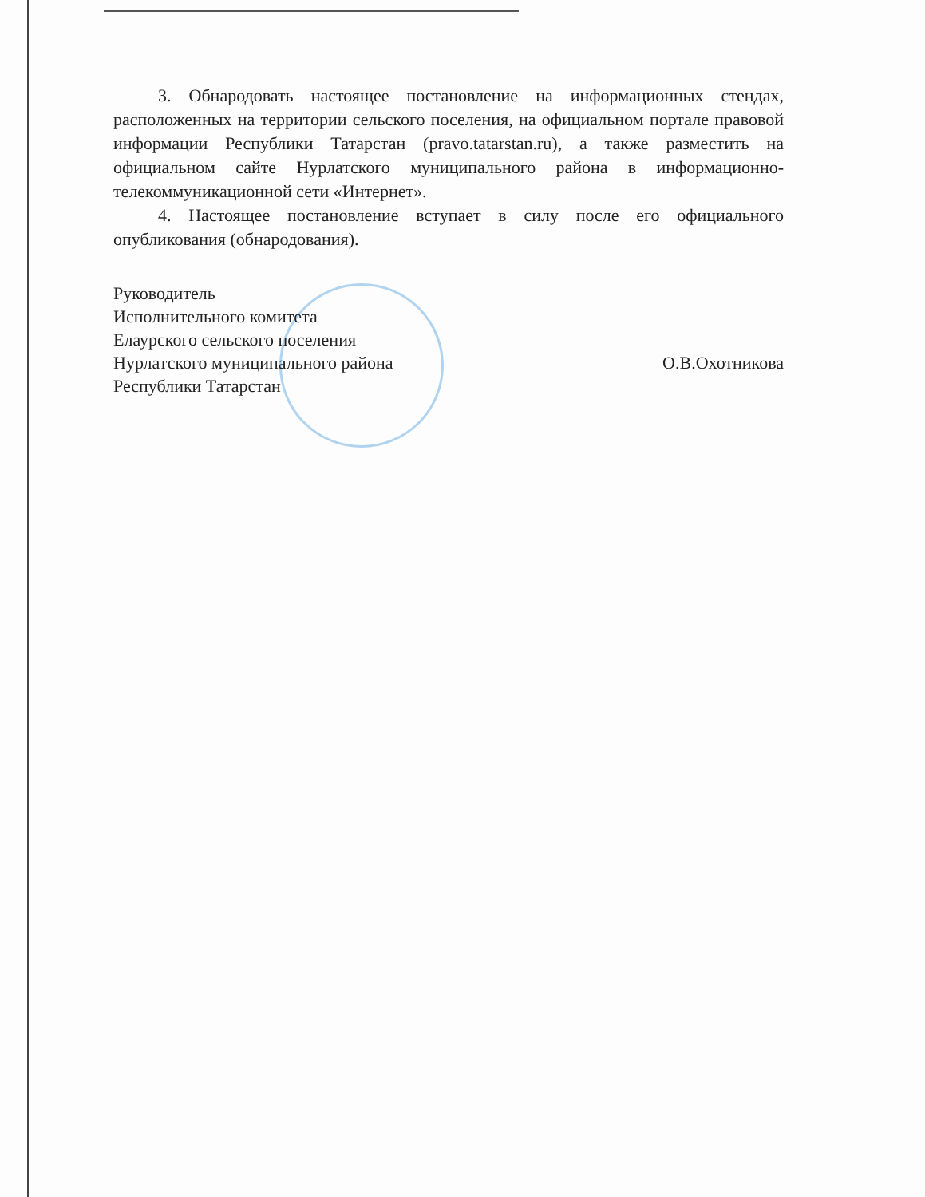3. Обнародовать настоящее постановление на информационных стендах, расположенных на территории сельского поселения, на официальном портале правовой информации Республики Татарстан (pravo.tatarstan.ru), а также разместить на официальном сайте Нурлатского муниципального района в информационно-телекоммуникационной сети «Интернет».
4. Настоящее постановление вступает в силу после его официального опубликования (обнародования).
Руководитель
Исполнительного комитета
Елаурского сельского поселения
Нурлатского муниципального района
Республики Татарстан
О.В.Охотникова